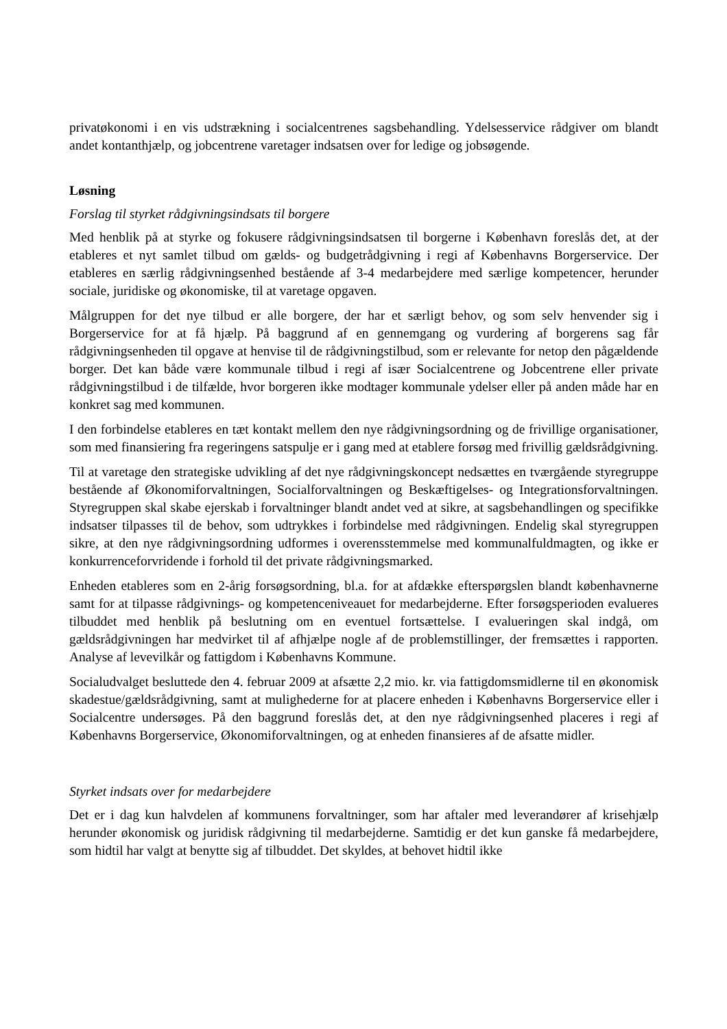privatøkonomi i en vis udstrækning i socialcentrenes sagsbehandling. Ydelsesservice rådgiver om blandt andet kontanthjælp, og jobcentrene varetager indsatsen over for ledige og jobsøgende.
Løsning
Forslag til styrket rådgivningsindsats til borgere
Med henblik på at styrke og fokusere rådgivningsindsatsen til borgerne i København foreslås det, at der etableres et nyt samlet tilbud om gælds- og budgetrådgivning i regi af Københavns Borgerservice. Der etableres en særlig rådgivningsenhed bestående af 3-4 medarbejdere med særlige kompetencer, herunder sociale, juridiske og økonomiske, til at varetage opgaven.
Målgruppen for det nye tilbud er alle borgere, der har et særligt behov, og som selv henvender sig i Borgerservice for at få hjælp. På baggrund af en gennemgang og vurdering af borgerens sag får rådgivningsenheden til opgave at henvise til de rådgivningstilbud, som er relevante for netop den pågældende borger. Det kan både være kommunale tilbud i regi af især Socialcentrene og Jobcentrene eller private rådgivningstilbud i de tilfælde, hvor borgeren ikke modtager kommunale ydelser eller på anden måde har en konkret sag med kommunen.
I den forbindelse etableres en tæt kontakt mellem den nye rådgivningsordning og de frivillige organisationer, som med finansiering fra regeringens satspulje er i gang med at etablere forsøg med frivillig gældsrådgivning.
Til at varetage den strategiske udvikling af det nye rådgivningskoncept nedsættes en tværgående styregruppe bestående af Økonomiforvaltningen, Socialforvaltningen og Beskæftigelses- og Integrationsforvaltningen. Styregruppen skal skabe ejerskab i forvaltninger blandt andet ved at sikre, at sagsbehandlingen og specifikke indsatser tilpasses til de behov, som udtrykkes i forbindelse med rådgivningen. Endelig skal styregruppen sikre, at den nye rådgivningsordning udformes i overensstemmelse med kommunalfuldmagten, og ikke er konkurrenceforvridende i forhold til det private rådgivningsmarked.
Enheden etableres som en 2-årig forsøgsordning, bl.a. for at afdække efterspørgslen blandt københavnerne samt for at tilpasse rådgivnings- og kompetenceniveauet for medarbejderne. Efter forsøgsperioden evalueres tilbuddet med henblik på beslutning om en eventuel fortsættelse. I evalueringen skal indgå, om gældsrådgivningen har medvirket til af afhjælpe nogle af de problemstillinger, der fremsættes i rapporten. Analyse af levevilkår og fattigdom i Københavns Kommune.
Socialudvalget besluttede den 4. februar 2009 at afsætte 2,2 mio. kr. via fattigdomsmidlerne til en økonomisk skadestue/gældsrådgivning, samt at mulighederne for at placere enheden i Københavns Borgerservice eller i Socialcentre undersøges. På den baggrund foreslås det, at den nye rådgivningsenhed placeres i regi af Københavns Borgerservice, Økonomiforvaltningen, og at enheden finansieres af de afsatte midler.
Styrket indsats over for medarbejdere
Det er i dag kun halvdelen af kommunens forvaltninger, som har aftaler med leverandører af krisehjælp herunder økonomisk og juridisk rådgivning til medarbejderne. Samtidig er det kun ganske få medarbejdere, som hidtil har valgt at benytte sig af tilbuddet. Det skyldes, at behovet hidtil ikke